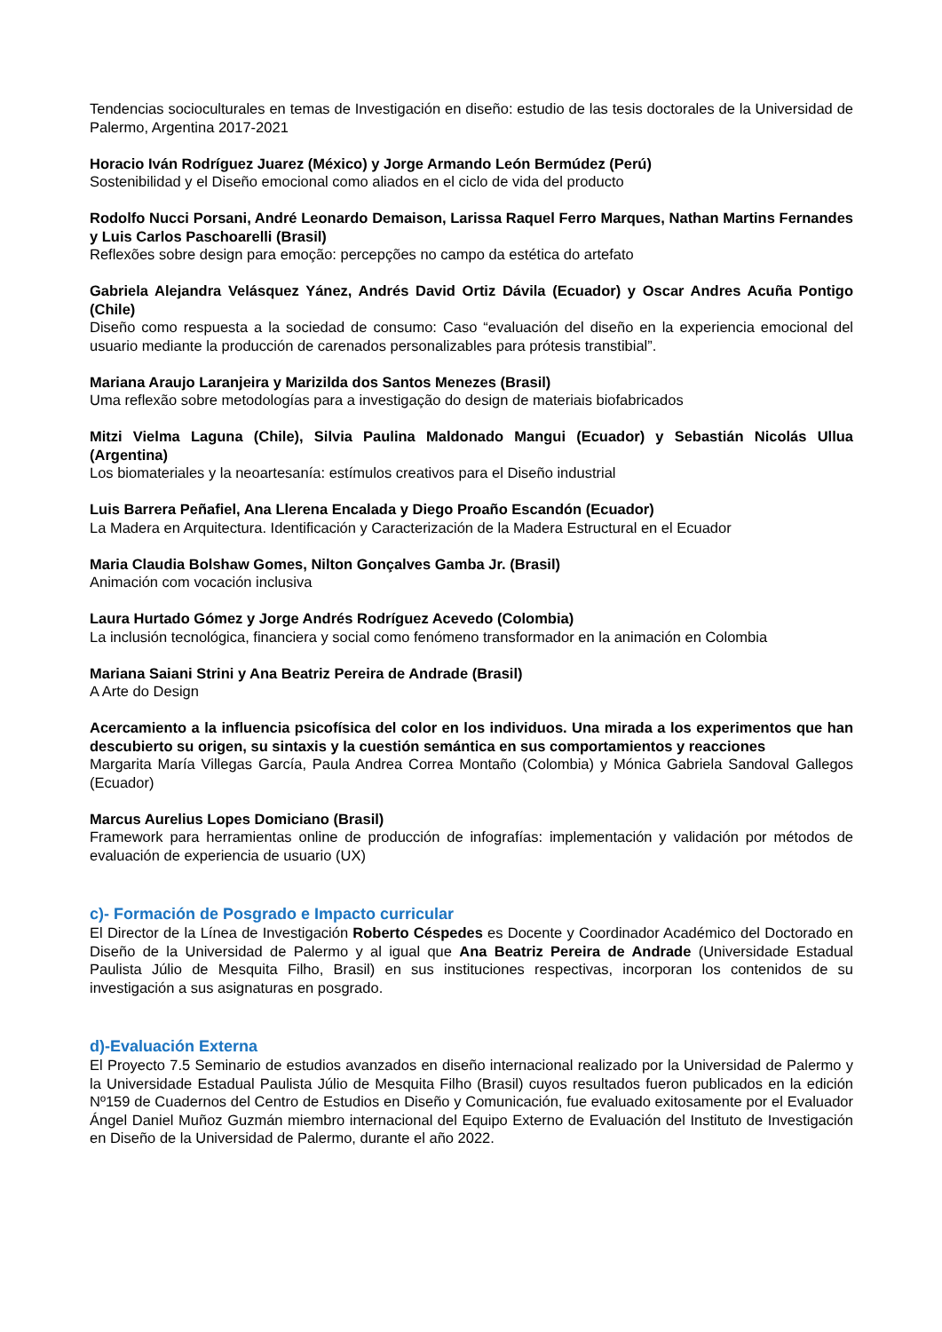Tendencias socioculturales en temas de Investigación en diseño: estudio de las tesis doctorales de la Universidad de Palermo, Argentina 2017-2021
Horacio Iván Rodríguez Juarez (México) y Jorge Armando León Bermúdez (Perú)
Sostenibilidad y el Diseño emocional como aliados en el ciclo de vida del producto
Rodolfo Nucci Porsani, André Leonardo Demaison, Larissa Raquel Ferro Marques, Nathan Martins Fernandes y Luis Carlos Paschoarelli (Brasil)
Reflexões sobre design para emoção: percepções no campo da estética do artefato
Gabriela Alejandra Velásquez Yánez, Andrés David Ortiz Dávila (Ecuador) y Oscar Andres Acuña Pontigo (Chile)
Diseño como respuesta a la sociedad de consumo: Caso “evaluación del diseño en la experiencia emocional del usuario mediante la producción de carenados personalizables para prótesis transtibial”.
Mariana Araujo Laranjeira y Marizilda dos Santos Menezes (Brasil)
Uma reflexão sobre metodologías para a investigação do design de materiais biofabricados
Mitzi Vielma Laguna (Chile), Silvia Paulina Maldonado Mangui (Ecuador) y Sebastián Nicolás Ullua (Argentina)
Los biomateriales y la neoartesanía: estímulos creativos para el Diseño industrial
Luis Barrera Peñafiel, Ana Llerena Encalada y Diego Proaño Escandón (Ecuador)
La Madera en Arquitectura. Identificación y Caracterización de la Madera Estructural en el Ecuador
Maria Claudia Bolshaw Gomes, Nilton Gonçalves Gamba Jr. (Brasil)
Animación com vocación inclusiva
Laura Hurtado Gómez y Jorge Andrés Rodríguez Acevedo (Colombia)
La inclusión tecnológica, financiera y social como fenómeno transformador en la animación en Colombia
Mariana Saiani Strini y Ana Beatriz Pereira de Andrade (Brasil)
A Arte do Design
Acercamiento a la influencia psicofísica del color en los individuos. Una mirada a los experimentos que han descubierto su origen, su sintaxis y la cuestión semántica en sus comportamientos y reacciones
Margarita María Villegas García, Paula Andrea Correa Montaño (Colombia) y Mónica Gabriela Sandoval Gallegos (Ecuador)
Marcus Aurelius Lopes Domiciano (Brasil)
Framework para herramientas online de producción de infografías: implementación y validación por métodos de evaluación de experiencia de usuario (UX)
c)- Formación de Posgrado e Impacto curricular
El Director de la Línea de Investigación Roberto Céspedes es Docente y Coordinador Académico del Doctorado en Diseño de la Universidad de Palermo y al igual que Ana Beatriz Pereira de Andrade (Universidade Estadual Paulista Júlio de Mesquita Filho, Brasil) en sus instituciones respectivas, incorporan los contenidos de su investigación a sus asignaturas en posgrado.
d)-Evaluación Externa
El Proyecto 7.5 Seminario de estudios avanzados en diseño internacional realizado por la Universidad de Palermo y la Universidade Estadual Paulista Júlio de Mesquita Filho (Brasil) cuyos resultados fueron publicados en la edición Nº159 de Cuadernos del Centro de Estudios en Diseño y Comunicación, fue evaluado exitosamente por el Evaluador Ángel Daniel Muñoz Guzmán miembro internacional del Equipo Externo de Evaluación del Instituto de Investigación en Diseño de la Universidad de Palermo, durante el año 2022.